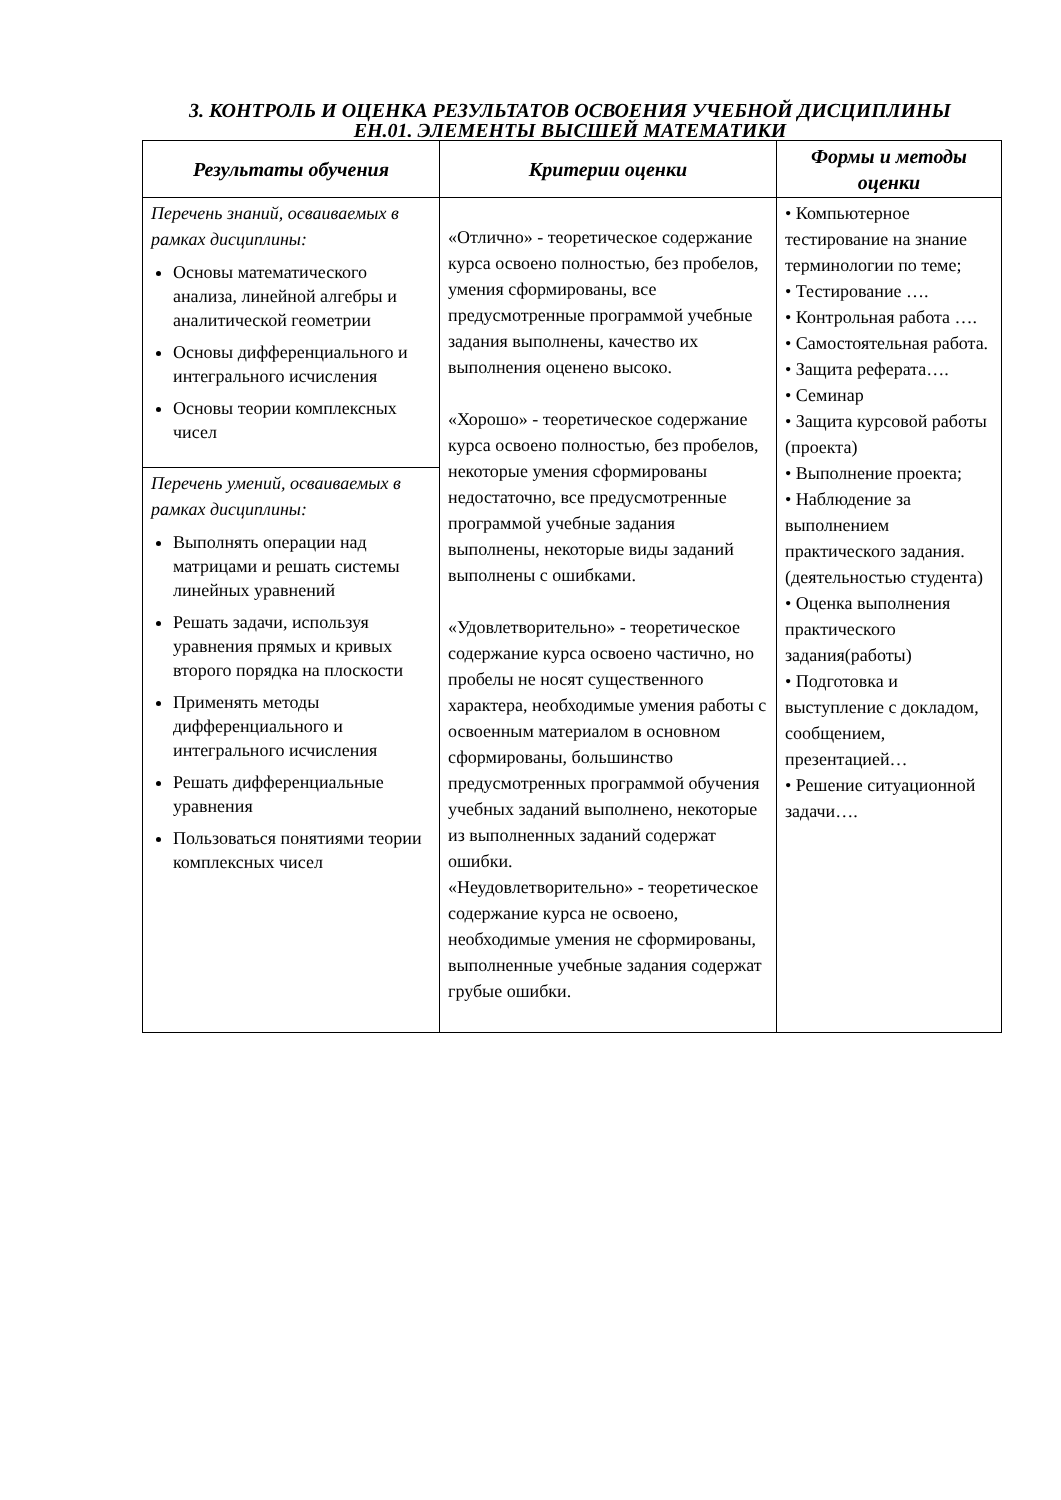3. КОНТРОЛЬ И ОЦЕНКА РЕЗУЛЬТАТОВ ОСВОЕНИЯ УЧЕБНОЙ ДИСЦИПЛИНЫ
ЕН.01. ЭЛЕМЕНТЫ ВЫСШЕЙ МАТЕМАТИКИ
| Результаты обучения | Критерии оценки | Формы и методы оценки |
| --- | --- | --- |
| Перечень знаний, осваиваемых в рамках дисциплины: Основы математического анализа, линейной алгебры и аналитической геометрии Основы дифференциального и интегрального исчисления Основы теории комплексных чисел | «Отлично» - теоретическое содержание курса освоено полностью, без пробелов, умения сформированы, все предусмотренные программой учебные задания выполнены, качество их выполнения оценено высоко. «Хорошо» - теоретическое содержание курса освоено полностью, без пробелов, некоторые умения сформированы недостаточно, все предусмотренные программой учебные задания выполнены, некоторые виды заданий выполнены с ошибками. «Удовлетворительно» - теоретическое содержание курса освоено частично, но пробелы не носят существенного характера, необходимые умения работы с освоенным материалом в основном сформированы, большинство предусмотренных программой обучения учебных заданий выполнено, некоторые из выполненных заданий содержат ошибки. «Неудовлетворительно» - теоретическое содержание курса не освоено, необходимые умения не сформированы, выполненные учебные задания содержат грубые ошибки. | • Компьютерное тестирование на знание терминологии по теме; • Тестирование …. • Контрольная работа …. • Самостоятельная работа. • Защита реферата…. • Семинар • Защита курсовой работы (проекта) • Выполнение проекта; • Наблюдение за выполнением практического задания. (деятельностью студента) • Оценка выполнения практического задания(работы) • Подготовка и выступление с докладом, сообщением, презентацией… • Решение ситуационной задачи…. |
| Перечень умений, осваиваемых в рамках дисциплины: Выполнять операции над матрицами и решать системы линейных уравнений Решать задачи, используя уравнения прямых и кривых второго порядка на плоскости Применять методы дифференциального и интегрального исчисления Решать дифференциальные уравнения Пользоваться понятиями теории комплексных чисел | | |